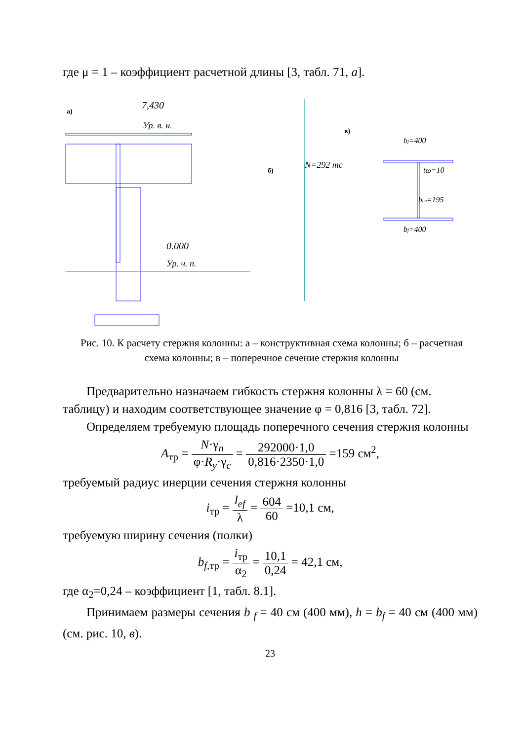где μ = 1 – коэффициент расчетной длины [3, табл. 71, а].
а)
7,430
Ур. в. н.
0.000
Ур. ч. п.
N=292 тс
б)
в)
bf=400
tω=10
bсв=195
bf=400
Рис. 10. К расчету стержня колонны: а – конструктивная схема колонны; б – расчетная схема колонны; в – поперечное сечение стержня колонны
Предварительно назначаем гибкость стержня колонны λ = 60 (см. таблицу) и находим соответствующее значение φ = 0,816 [3, табл. 72].
Определяем требуемую площадь поперечного сечения стержня колонны
A<sub>тр</sub> = N·γ<sub>n</sub> φ·R<sub>y</sub>·γ<sub>c</sub> = 292000·1,0 0,816·2350·1,0 =159 см<sup>2</sup>,
требуемый радиус инерции сечения стержня колонны
i<sub>тр</sub> = l<sub>ef</sub> λ = 604 60 =10,1 см,
требуемую ширину сечения (полки)
b<sub>f</sub><sub>,тр</sub> = i<sub>тр</sub> α<sub>2</sub> = 10,1 0,24 = 42,1 см,
где α<sub>2</sub>=0,24 – коэффициент [1, табл. 8.1].
Принимаем размеры сечения b <sub>f</sub> = 40 см (400 мм), h = b<sub>f</sub> = 40 см (400 мм) (см. рис. 10, в).
23